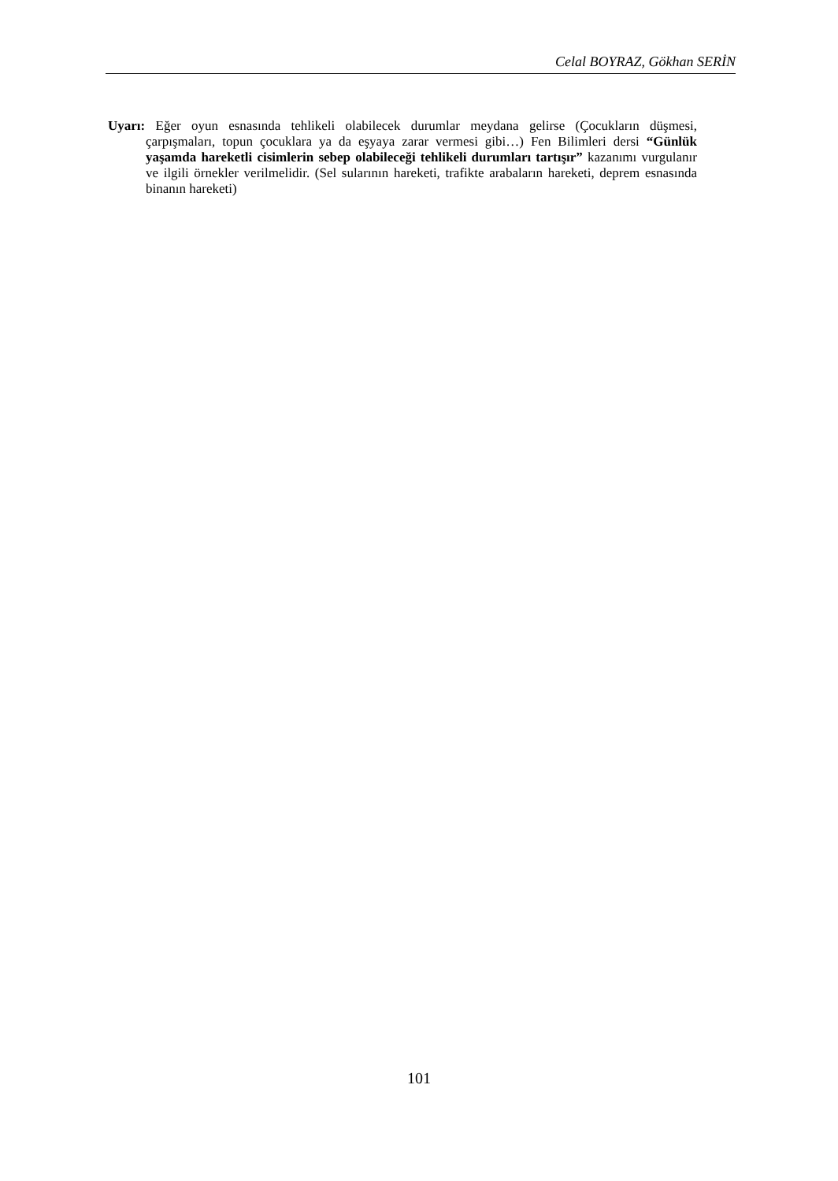Celal BOYRAZ, Gökhan SERİN
Uyarı: Eğer oyun esnasında tehlikeli olabilecek durumlar meydana gelirse (Çocukların düşmesi, çarpışmaları, topun çocuklara ya da eşyaya zarar vermesi gibi…) Fen Bilimleri dersi “Günlük yaşamda hareketli cisimlerin sebep olabileceği tehlikeli durumları tartışır” kazanımı vurgulanır ve ilgili örnekler verilmelidir. (Sel sularının hareketi, trafikte arabaların hareketi, deprem esnasında binanın hareketi)
101